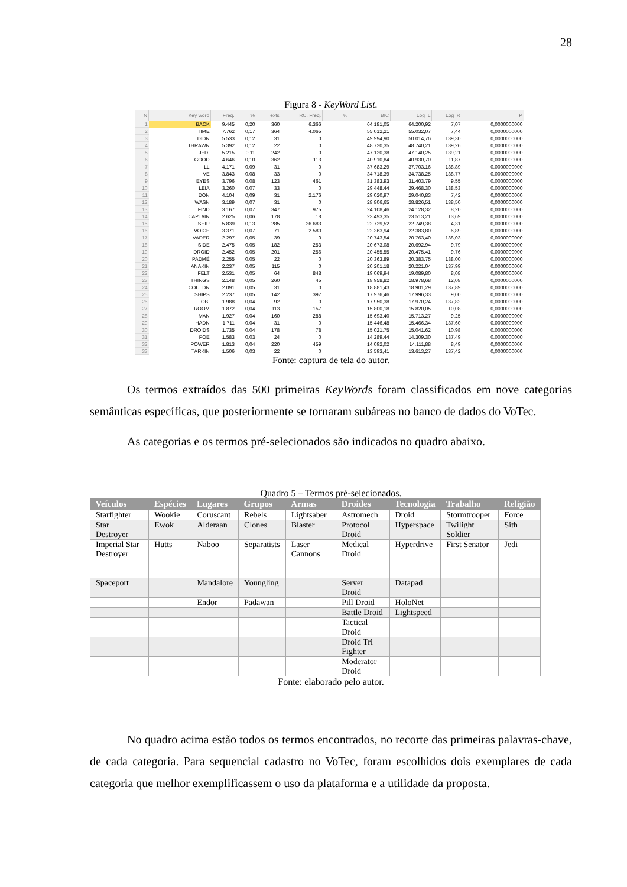28
Figura 8 - KeyWord List.
| N | Key word | Freq. | % | Texts | RC. Freq. | % | BIC | Log_L | Log_R | P |
| --- | --- | --- | --- | --- | --- | --- | --- | --- | --- | --- |
| 1 | BACK | 9.445 | 0,20 | 360 | 6.366 | | 64.181,05 | 64.200,92 | 7,07 | 0,0000000000 |
| 2 | TIME | 7.762 | 0,17 | 364 | 4.065 | | 55.012,21 | 55.032,07 | 7,44 | 0,0000000000 |
| 3 | DIDN | 5.533 | 0,12 | 31 | 0 | | 49.994,90 | 50.014,76 | 139,30 | 0,0000000000 |
| 4 | THRAWN | 5.392 | 0,12 | 22 | 0 | | 48.720,35 | 48.740,21 | 139,26 | 0,0000000000 |
| 5 | JEDI | 5.215 | 0,11 | 242 | 0 | | 47.120,38 | 47.140,25 | 139,21 | 0,0000000000 |
| 6 | GOOD | 4.646 | 0,10 | 362 | 113 | | 40.910,84 | 40.930,70 | 11,87 | 0,0000000000 |
| 7 | LL | 4.171 | 0,09 | 31 | 0 | | 37.683,29 | 37.703,16 | 138,89 | 0,0000000000 |
| 8 | VE | 3.843 | 0,08 | 33 | 0 | | 34.718,39 | 34.738,25 | 138,77 | 0,0000000000 |
| 9 | EYES | 3.796 | 0,08 | 123 | 461 | | 31.383,93 | 31.403,79 | 9,55 | 0,0000000000 |
| 10 | LEIA | 3.260 | 0,07 | 33 | 0 | | 29.448,44 | 29.468,30 | 138,53 | 0,0000000000 |
| 11 | DON | 4.104 | 0,09 | 31 | 2.176 | | 29.020,97 | 29.040,83 | 7,42 | 0,0000000000 |
| 12 | WASN | 3.189 | 0,07 | 31 | 0 | | 28.806,65 | 28.826,51 | 138,50 | 0,0000000000 |
| 13 | FIND | 3.167 | 0,07 | 347 | 975 | | 24.108,46 | 24.128,32 | 8,20 | 0,0000000000 |
| 14 | CAPTAIN | 2.625 | 0,06 | 178 | 18 | | 23.493,35 | 23.513,21 | 13,69 | 0,0000000000 |
| 15 | SHIP | 5.839 | 0,13 | 285 | 26.683 | | 22.729,52 | 22.749,38 | 4,31 | 0,0000000000 |
| 16 | VOICE | 3.371 | 0,07 | 71 | 2.580 | | 22.363,94 | 22.383,80 | 6,89 | 0,0000000000 |
| 17 | VADER | 2.297 | 0,05 | 39 | 0 | | 20.743,54 | 20.763,40 | 138,03 | 0,0000000000 |
| 18 | SIDE | 2.475 | 0,05 | 182 | 253 | | 20.673,08 | 20.692,94 | 9,79 | 0,0000000000 |
| 19 | DROID | 2.452 | 0,05 | 201 | 256 | | 20.455,55 | 20.475,41 | 9,76 | 0,0000000000 |
| 20 | PADMÉ | 2.255 | 0,05 | 22 | 0 | | 20.363,89 | 20.383,75 | 138,00 | 0,0000000000 |
| 21 | ANAKIN | 2.237 | 0,05 | 115 | 0 | | 20.201,18 | 20.221,04 | 137,99 | 0,0000000000 |
| 22 | FELT | 2.531 | 0,05 | 64 | 848 | | 19.069,94 | 19.089,80 | 8,08 | 0,0000000000 |
| 23 | THINGS | 2.148 | 0,05 | 260 | 45 | | 18.958,82 | 18.978,68 | 12,08 | 0,0000000000 |
| 24 | COULDN | 2.091 | 0,05 | 31 | 0 | | 18.881,43 | 18.901,29 | 137,89 | 0,0000000000 |
| 25 | SHIPS | 2.237 | 0,05 | 142 | 397 | | 17.976,46 | 17.996,33 | 9,00 | 0,0000000000 |
| 26 | OBI | 1.988 | 0,04 | 92 | 0 | | 17.950,38 | 17.970,24 | 137,82 | 0,0000000000 |
| 27 | ROOM | 1.872 | 0,04 | 113 | 157 | | 15.800,18 | 15.820,05 | 10,08 | 0,0000000000 |
| 28 | MAN | 1.927 | 0,04 | 160 | 288 | | 15.693,40 | 15.713,27 | 9,25 | 0,0000000000 |
| 29 | HADN | 1.711 | 0,04 | 31 | 0 | | 15.446,48 | 15.466,34 | 137,60 | 0,0000000000 |
| 30 | DROIDS | 1.735 | 0,04 | 178 | 78 | | 15.021,75 | 15.041,62 | 10,98 | 0,0000000000 |
| 31 | POE | 1.583 | 0,03 | 24 | 0 | | 14.289,44 | 14.309,30 | 137,49 | 0,0000000000 |
| 32 | POWER | 1.813 | 0,04 | 220 | 459 | | 14.092,02 | 14.111,88 | 8,49 | 0,0000000000 |
| 33 | TARKIN | 1.506 | 0,03 | 22 | 0 | | 13.593,41 | 13.613,27 | 137,42 | 0,0000000000 |
Fonte: captura de tela do autor.
Os termos extraídos das 500 primeiras KeyWords foram classificados em nove categorias semânticas específicas, que posteriormente se tornaram subáreas no banco de dados do VoTec.
As categorias e os termos pré-selecionados são indicados no quadro abaixo.
Quadro 5 – Termos pré-selecionados.
| Veículos | Espécies | Lugares | Grupos | Armas | Droides | Tecnologia | Trabalho | Religião |
| --- | --- | --- | --- | --- | --- | --- | --- | --- |
| Starfighter | Wookie | Coruscant | Rebels | Lightsaber | Astromech | Droid | Stormtrooper | Force |
| Star Destroyer | Ewok | Alderaan | Clones | Blaster | Protocol Droid | Hyperspace | Twilight Soldier | Sith |
| Imperial Star Destroyer | Hutts | Naboo | Separatists | Laser Cannons | Medical Droid | Hyperdrive | First Senator | Jedi |
| Spaceport | | Mandalore | Youngling | | Server Droid | Datapad | | |
| | | Endor | Padawan | | Pill Droid | HoloNet | | |
| | | | | | Battle Droid | Lightspeed | | |
| | | | | | Tactical Droid | | | |
| | | | | | Droid Tri Fighter | | | |
| | | | | | Moderator Droid | | | |
Fonte: elaborado pelo autor.
No quadro acima estão todos os termos encontrados, no recorte das primeiras palavras-chave, de cada categoria. Para sequencial cadastro no VoTec, foram escolhidos dois exemplares de cada categoria que melhor exemplificassem o uso da plataforma e a utilidade da proposta.